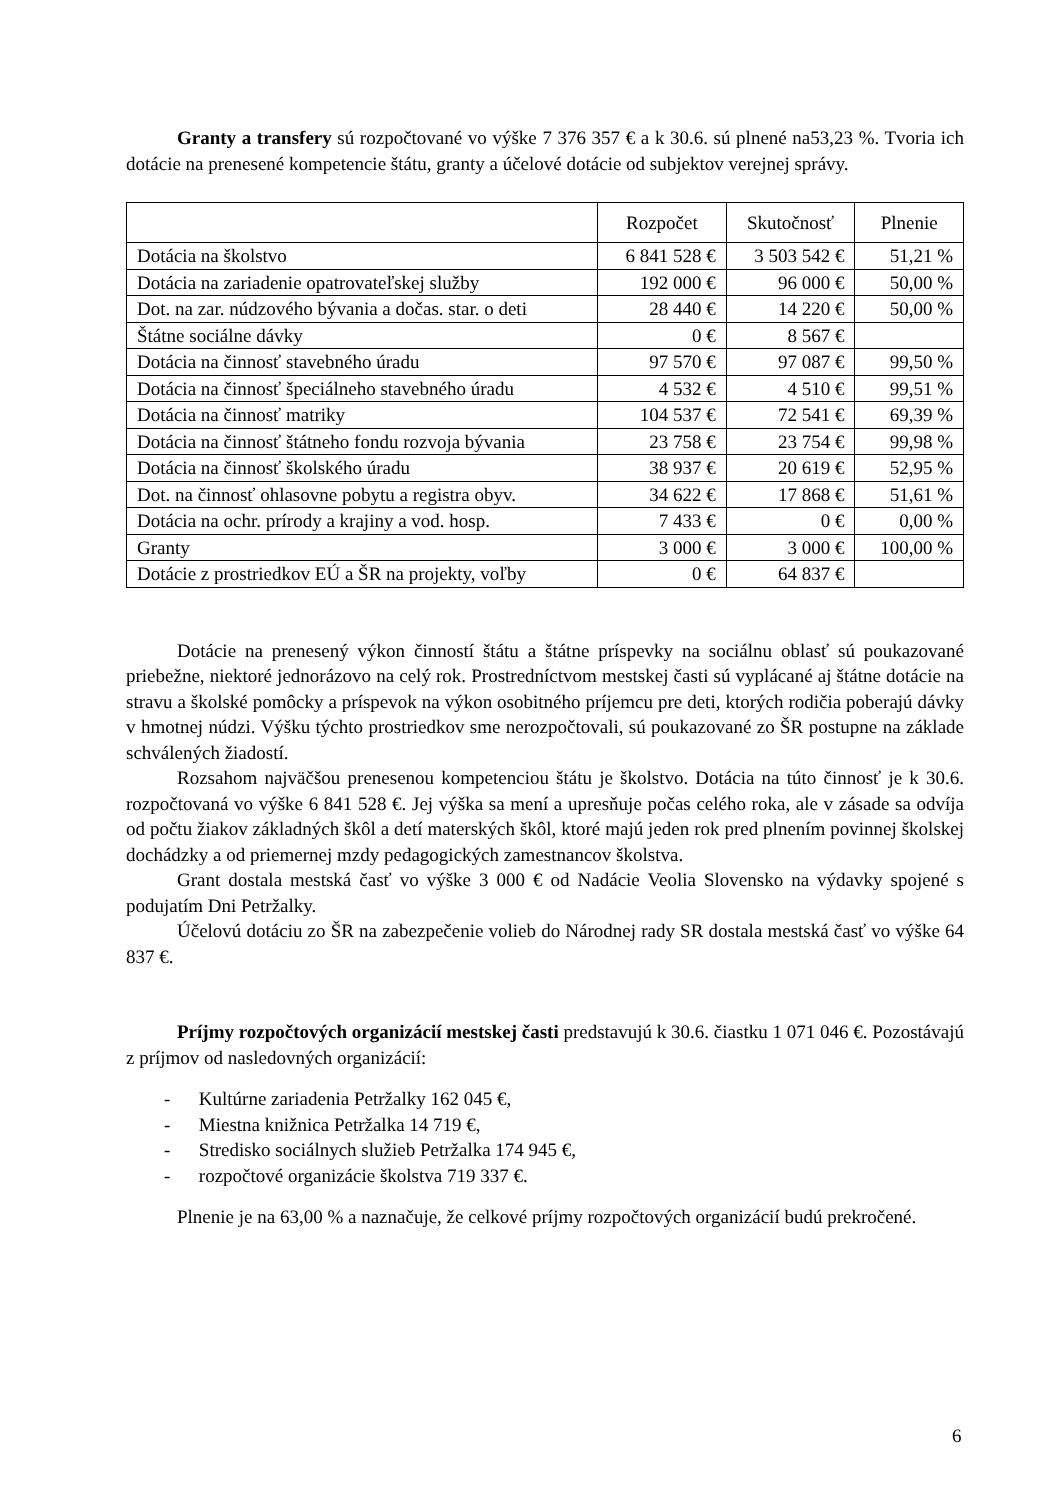Granty a transfery sú rozpočtované vo výške 7 376 357 € a k 30.6. sú plnené na53,23 %. Tvoria ich dotácie na prenesené kompetencie štátu, granty a účelové dotácie od subjektov verejnej správy.
| | Rozpočet | Skutočnosť | Plnenie |
| --- | --- | --- | --- |
| Dotácia na školstvo | 6 841 528 € | 3 503 542 € | 51,21 % |
| Dotácia na zariadenie opatrovateľskej služby | 192 000 € | 96 000 € | 50,00 % |
| Dot. na zar. núdzového bývania a dočas. star. o deti | 28 440 € | 14 220 € | 50,00 % |
| Štátne sociálne dávky | 0 € | 8 567 € | |
| Dotácia na činnosť stavebného úradu | 97 570 € | 97 087 € | 99,50 % |
| Dotácia na činnosť špeciálneho stavebného úradu | 4 532 € | 4 510 € | 99,51 % |
| Dotácia na činnosť matriky | 104 537 € | 72 541 € | 69,39 % |
| Dotácia na činnosť štátneho fondu rozvoja bývania | 23 758 € | 23 754 € | 99,98 % |
| Dotácia na činnosť školského úradu | 38 937 € | 20 619 € | 52,95 % |
| Dot. na činnosť ohlasovne pobytu a registra obyv. | 34 622 € | 17 868 € | 51,61 % |
| Dotácia na ochr. prírody a krajiny a vod. hosp. | 7 433 € | 0 € | 0,00 % |
| Granty | 3 000 € | 3 000 € | 100,00 % |
| Dotácie z prostriedkov EÚ a ŠR na projekty, voľby | 0 € | 64 837 € | |
Dotácie na prenesený výkon činností štátu a štátne príspevky na sociálnu oblasť sú poukazované priebežne, niektoré jednorázovo na celý rok. Prostredníctvom mestskej časti sú vyplácané aj štátne dotácie na stravu a školské pomôcky a príspevok na výkon osobitného príjemcu pre deti, ktorých rodičia poberajú dávky v hmotnej núdzi. Výšku týchto prostriedkov sme nerozpočtovali, sú poukazované zo ŠR postupne na základe schválených žiadostí.
Rozsahom najväčšou prenesenou kompetenciou štátu je školstvo. Dotácia na túto činnosť je k 30.6. rozpočtovaná vo výške 6 841 528 €. Jej výška sa mení a upresňuje počas celého roka, ale v zásade sa odvíja od počtu žiakov základných škôl a detí materských škôl, ktoré majú jeden rok pred plnením povinnej školskej dochádzky a od priemernej mzdy pedagogických zamestnancov školstva.
Grant dostala mestská časť vo výške 3 000 € od Nadácie Veolia Slovensko na výdavky spojené s podujatím Dni Petržalky.
Účelovú dotáciu zo ŠR na zabezpečenie volieb do Národnej rady SR dostala mestská časť vo výške 64 837 €.
Príjmy rozpočtových organizácií mestskej časti predstavujú k 30.6. čiastku 1 071 046 €. Pozostávajú z príjmov od nasledovných organizácií:
- Kultúrne zariadenia Petržalky 162 045 €,
- Miestna knižnica Petržalka 14 719 €,
- Stredisko sociálnych služieb Petržalka 174 945 €,
- rozpočtové organizácie školstva 719 337 €.
Plnenie je na 63,00 % a naznačuje, že celkové príjmy rozpočtových organizácií budú prekročené.
6